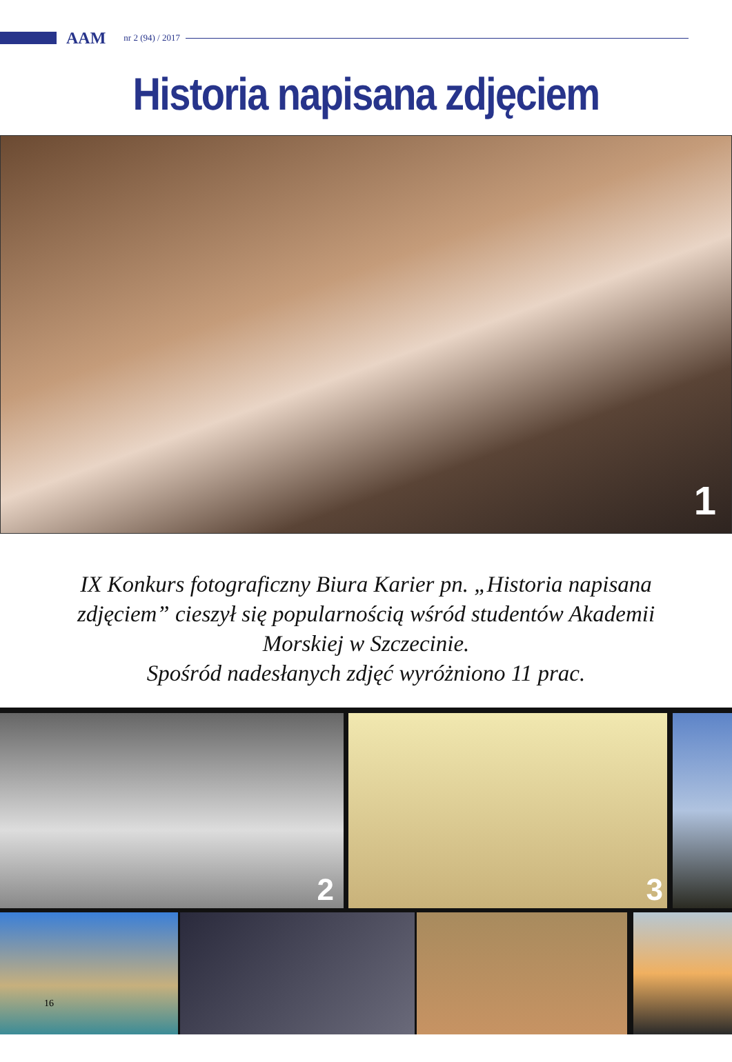AAM nr 2 (94) / 2017
Historia napisana zdjęciem
1
IX Konkurs fotograficzny Biura Karier pn. „Historia napisana zdjęciem” cieszył się popularnością wśród studentów Akademii Morskiej w Szczecinie.
Spośród nadesłanych zdjęć wyróżniono 11 prac.
2 3
16